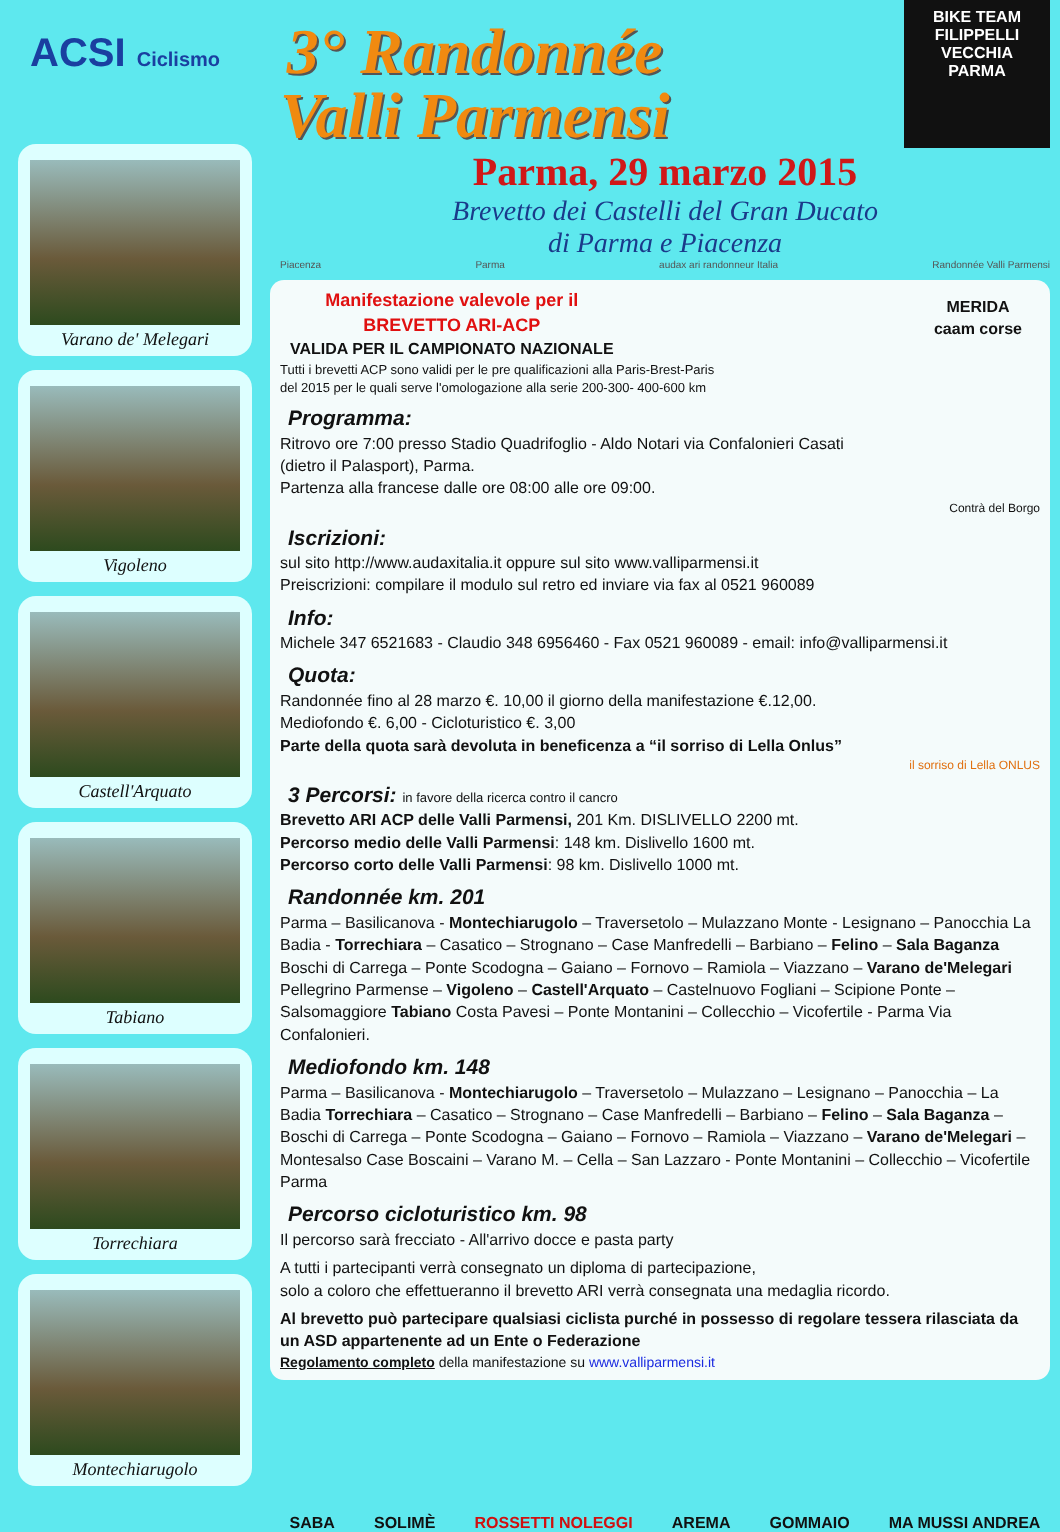ACSI Ciclismo
Varano de' Melegari
Vigoleno
Castell'Arquato
Tabiano
Torrechiara
Montechiarugolo
3° Randonnée
Valli Parmensi
BIKE TEAM
FILIPPELLI
VECCHIA
PARMA
Parma, 29 marzo 2015
Brevetto dei Castelli del Gran Ducato
di Parma e Piacenza
Piacenza Parma audax ari randonneur Italia Randonnée Valli Parmensi
Manifestazione valevole per il
BREVETTO ARI-ACP
VALIDA PER IL CAMPIONATO NAZIONALE
MERIDA
caam corse
Tutti i brevetti ACP sono validi per le pre qualificazioni alla Paris-Brest-Paris
del 2015 per le quali serve l'omologazione alla serie 200-300- 400-600 km
Programma:
Ritrovo ore 7:00 presso Stadio Quadrifoglio - Aldo Notari via Confalonieri Casati
(dietro il Palasport), Parma.
Partenza alla francese dalle ore 08:00 alle ore 09:00.
Contrà del Borgo
Iscrizioni:
sul sito http://www.audaxitalia.it oppure sul sito www.valliparmensi.it
Preiscrizioni: compilare il modulo sul retro ed inviare via fax al 0521 960089
Info:
Michele 347 6521683 - Claudio 348 6956460 - Fax 0521 960089 - email: info@valliparmensi.it
Quota:
Randonnée fino al 28 marzo €. 10,00 il giorno della manifestazione €.12,00.
Mediofondo €. 6,00 - Cicloturistico €. 3,00
Parte della quota sarà devoluta in beneficenza a “il sorriso di Lella Onlus”
il sorriso di Lella ONLUS
3 Percorsi: in favore della ricerca contro il cancro
Brevetto ARI ACP delle Valli Parmensi, 201 Km. DISLIVELLO 2200 mt.
Percorso medio delle Valli Parmensi: 148 km. Dislivello 1600 mt.
Percorso corto delle Valli Parmensi: 98 km. Dislivello 1000 mt.
Randonnée km. 201
Parma – Basilicanova - Montechiarugolo – Traversetolo – Mulazzano Monte - Lesignano – Panocchia La Badia - Torrechiara – Casatico – Strognano – Case Manfredelli – Barbiano – Felino – Sala Baganza Boschi di Carrega – Ponte Scodogna – Gaiano – Fornovo – Ramiola – Viazzano – Varano de'Melegari Pellegrino Parmense – Vigoleno – Castell'Arquato – Castelnuovo Fogliani – Scipione Ponte – Salsomaggiore Tabiano Costa Pavesi – Ponte Montanini – Collecchio – Vicofertile - Parma Via Confalonieri.
Mediofondo km. 148
Parma – Basilicanova - Montechiarugolo – Traversetolo – Mulazzano – Lesignano – Panocchia – La Badia Torrechiara – Casatico – Strognano – Case Manfredelli – Barbiano – Felino – Sala Baganza – Boschi di Carrega – Ponte Scodogna – Gaiano – Fornovo – Ramiola – Viazzano – Varano de'Melegari – Montesalso Case Boscaini – Varano M. – Cella – San Lazzaro - Ponte Montanini – Collecchio – Vicofertile Parma
Percorso cicloturistico km. 98
Il percorso sarà frecciato - All'arrivo docce e pasta party
A tutti i partecipanti verrà consegnato un diploma di partecipazione,
solo a coloro che effettueranno il brevetto ARI verrà consegnata una medaglia ricordo.
Al brevetto può partecipare qualsiasi ciclista purché in possesso di regolare tessera rilasciata da un ASD appartenente ad un Ente o Federazione
Regolamento completo della manifestazione su www.valliparmensi.it
SABA SOLIMÈ ROSSETTI NOLEGGI AREMA GOMMAIO MA MUSSI ANDREA